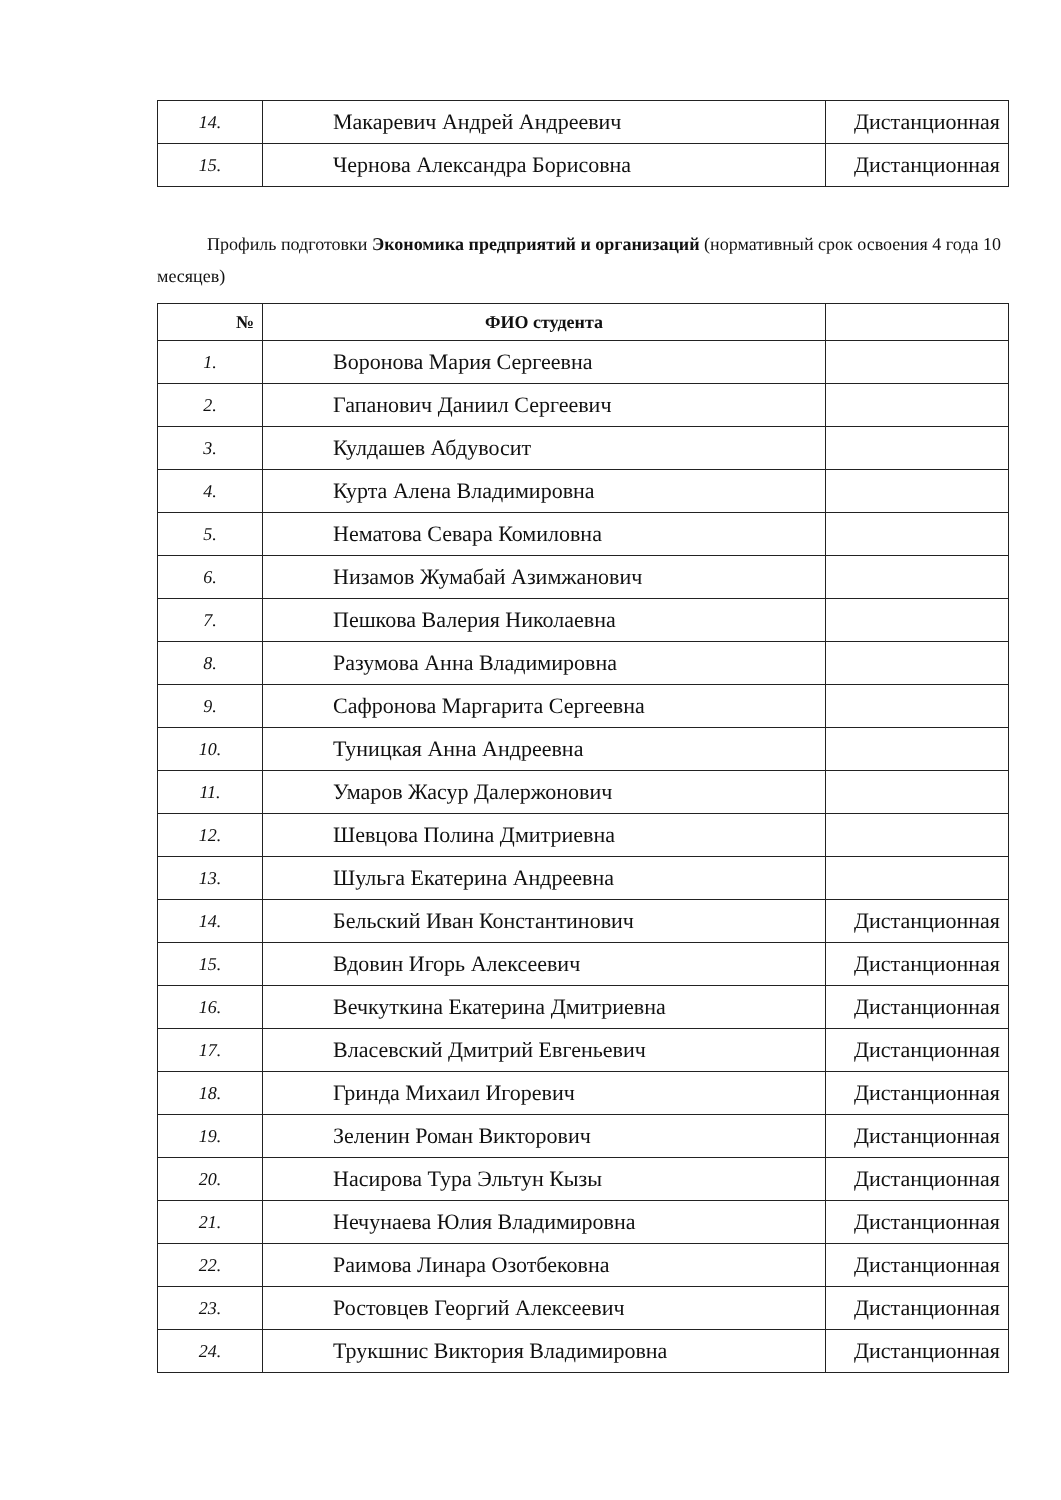| 14. | Макаревич Андрей Андреевич | Дистанционная |
| 15. | Чернова Александра Борисовна | Дистанционная |
Профиль подготовки Экономика предприятий и организаций (нормативный срок освоения 4 года 10 месяцев)
| № | ФИО студента | |
| --- | --- | --- |
| 1. | Воронова Мария Сергеевна | |
| 2. | Гапанович Даниил Сергеевич | |
| 3. | Кулдашев Абдувосит | |
| 4. | Курта Алена Владимировна | |
| 5. | Нематова Севара Комиловна | |
| 6. | Низамов Жумабай Азимжанович | |
| 7. | Пешкова Валерия Николаевна | |
| 8. | Разумова Анна Владимировна | |
| 9. | Сафронова Маргарита Сергеевна | |
| 10. | Туницкая Анна Андреевна | |
| 11. | Умаров Жасур Далержонович | |
| 12. | Шевцова Полина Дмитриевна | |
| 13. | Шульга Екатерина Андреевна | |
| 14. | Бельский Иван Константинович | Дистанционная |
| 15. | Вдовин Игорь Алексеевич | Дистанционная |
| 16. | Вечкуткина Екатерина Дмитриевна | Дистанционная |
| 17. | Власевский Дмитрий Евгеньевич | Дистанционная |
| 18. | Гринда Михаил Игоревич | Дистанционная |
| 19. | Зеленин Роман Викторович | Дистанционная |
| 20. | Насирова Тура Эльтун Кызы | Дистанционная |
| 21. | Нечунаева Юлия Владимировна | Дистанционная |
| 22. | Раимова Линара Озотбековна | Дистанционная |
| 23. | Ростовцев Георгий Алексеевич | Дистанционная |
| 24. | Трукшнис Виктория Владимировна | Дистанционная |